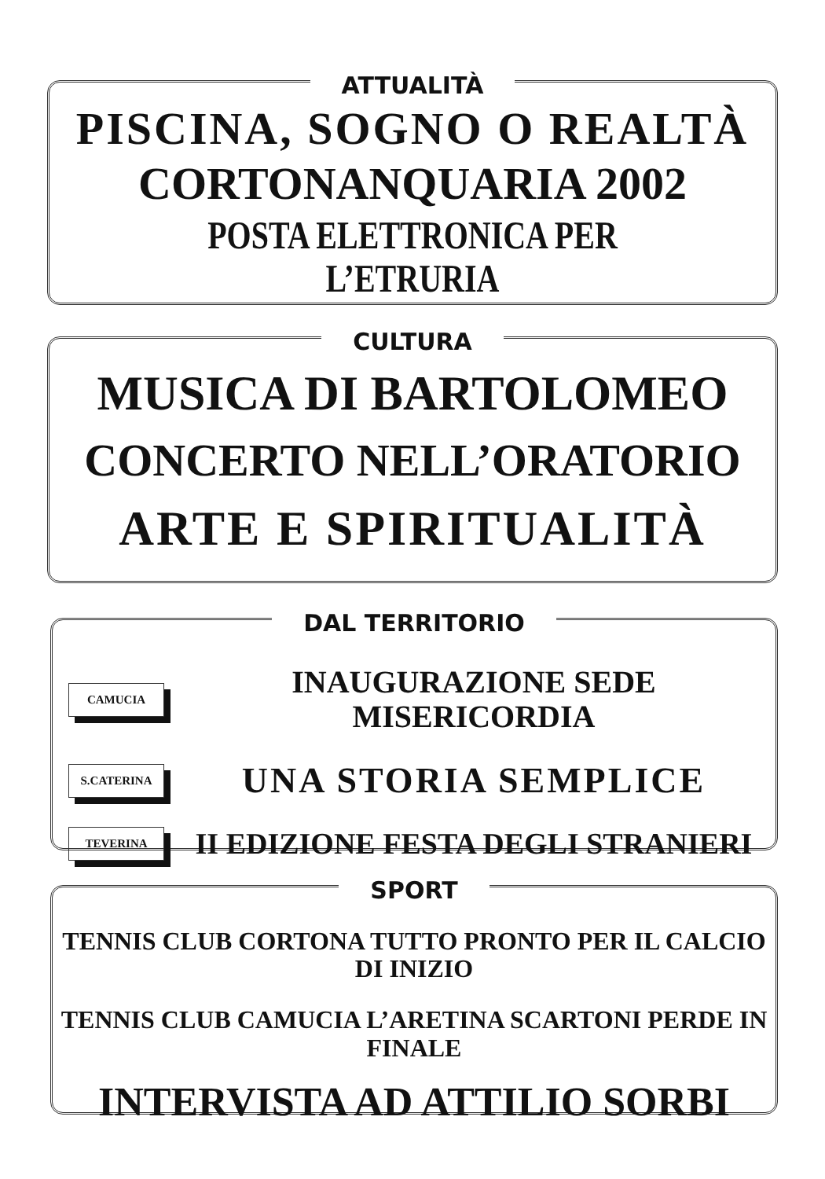ATTUALITÀ
PISCINA, SOGNO O REALTÀ
CORTONANQUARIA 2002
POSTA ELETTRONICA PER L’ETRURIA
CULTURA
MUSICA DI BARTOLOMEO
CONCERTO NELL’ORATORIO
ARTE E SPIRITUALITÀ
DAL TERRITORIO
CAMUCIA
INAUGURAZIONE SEDE MISERICORDIA
S.CATERINA
UNA STORIA SEMPLICE
TEVERINA
II EDIZIONE FESTA DEGLI STRANIERI
SPORT
TENNIS CLUB CORTONA TUTTO PRONTO PER IL CALCIO DI INIZIO
TENNIS CLUB CAMUCIA L’ARETINA SCARTONI PERDE IN FINALE
INTERVISTA AD ATTILIO SORBI